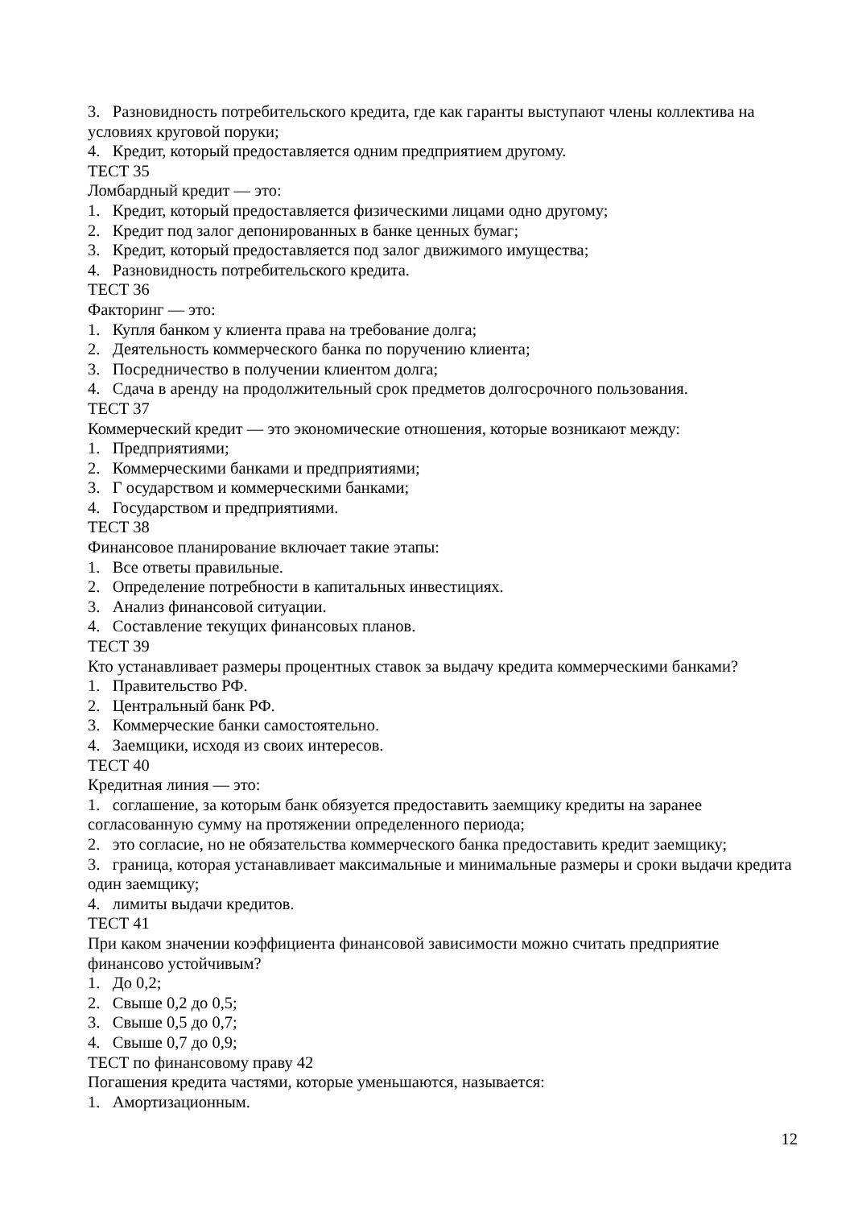3. Разновидность потребительского кредита, где как гаранты выступают члены коллектива на условиях круговой поруки;
4. Кредит, который предоставляется одним предприятием другому.
ТЕСТ 35
Ломбардный кредит — это:
1. Кредит, который предоставляется физическими лицами одно другому;
2. Кредит под залог депонированных в банке ценных бумаг;
3. Кредит, который предоставляется под залог движимого имущества;
4. Разновидность потребительского кредита.
ТЕСТ 36
Факторинг — это:
1. Купля банком у клиента права на требование долга;
2. Деятельность коммерческого банка по поручению клиента;
3. Посредничество в получении клиентом долга;
4. Сдача в аренду на продолжительный срок предметов долгосрочного пользования.
ТЕСТ 37
Коммерческий кредит — это экономические отношения, которые возникают между:
1. Предприятиями;
2. Коммерческими банками и предприятиями;
3. Г осударством и коммерческими банками;
4. Государством и предприятиями.
ТЕСТ 38
Финансовое планирование включает такие этапы:
1. Все ответы правильные.
2. Определение потребности в капитальных инвестициях.
3. Анализ финансовой ситуации.
4. Составление текущих финансовых планов.
ТЕСТ 39
Кто устанавливает размеры процентных ставок за выдачу кредита коммерческими банками?
1. Правительство РФ.
2. Центральный банк РФ.
3. Коммерческие банки самостоятельно.
4. Заемщики, исходя из своих интересов.
ТЕСТ 40
Кредитная линия — это:
1. соглашение, за которым банк обязуется предоставить заемщику кредиты на заранее согласованную сумму на протяжении определенного периода;
2. это согласие, но не обязательства коммерческого банка предоставить кредит заемщику;
3. граница, которая устанавливает максимальные и минимальные размеры и сроки выдачи кредита один заемщику;
4. лимиты выдачи кредитов.
ТЕСТ 41
При каком значении коэффициента финансовой зависимости можно считать предприятие финансово устойчивым?
1. До 0,2;
2. Свыше 0,2 до 0,5;
3. Свыше 0,5 до 0,7;
4. Свыше 0,7 до 0,9;
ТЕСТ по финансовому праву 42
Погашения кредита частями, которые уменьшаются, называется:
1. Амортизационным.
12